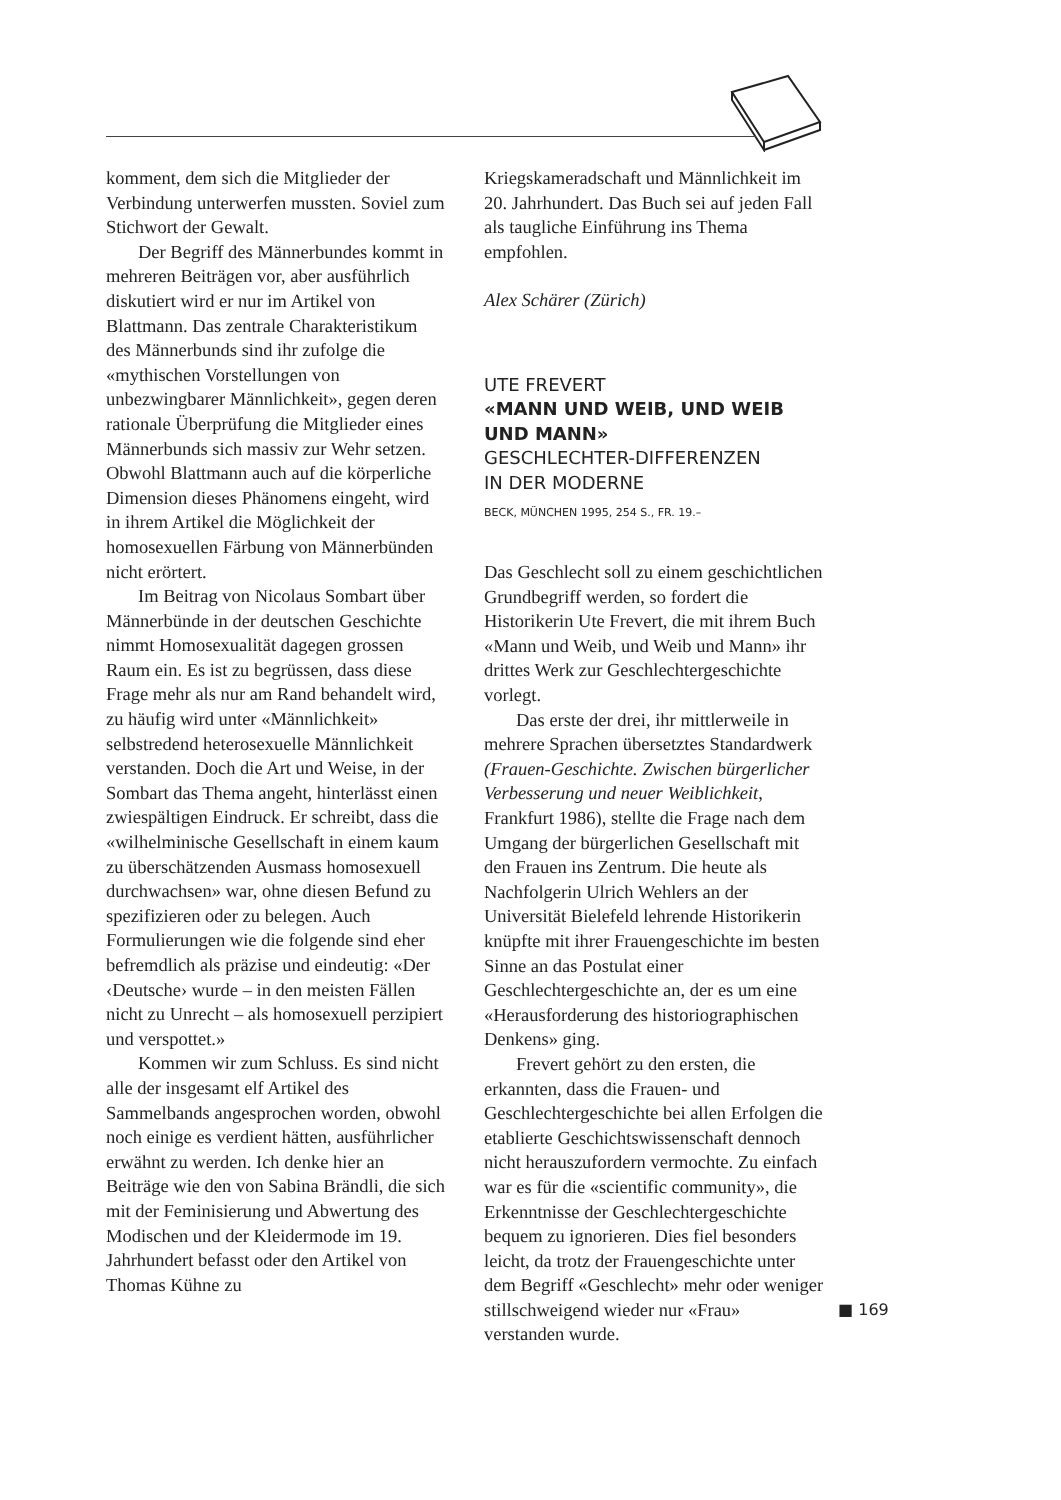komment, dem sich die Mitglieder der Verbindung unterwerfen mussten. Soviel zum Stichwort der Gewalt.
Der Begriff des Männerbundes kommt in mehreren Beiträgen vor, aber ausführlich diskutiert wird er nur im Artikel von Blattmann. Das zentrale Charakteristikum des Männerbunds sind ihr zufolge die «mythischen Vorstellungen von unbezwingbarer Männlichkeit», gegen deren rationale Überprüfung die Mitglieder eines Männerbunds sich massiv zur Wehr setzen. Obwohl Blattmann auch auf die körperliche Dimension dieses Phänomens eingeht, wird in ihrem Artikel die Möglichkeit der homosexuellen Färbung von Männerbünden nicht erörtert.
Im Beitrag von Nicolaus Sombart über Männerbünde in der deutschen Geschichte nimmt Homosexualität dagegen grossen Raum ein. Es ist zu begrüssen, dass diese Frage mehr als nur am Rand behandelt wird, zu häufig wird unter «Männlichkeit» selbstredend heterosexuelle Männlichkeit verstanden. Doch die Art und Weise, in der Sombart das Thema angeht, hinterlässt einen zwiespältigen Eindruck. Er schreibt, dass die «wilhelminische Gesellschaft in einem kaum zu überschätzenden Ausmass homosexuell durchwachsen» war, ohne diesen Befund zu spezifizieren oder zu belegen. Auch Formulierungen wie die folgende sind eher befremdlich als präzise und eindeutig: «Der ‹Deutsche› wurde – in den meisten Fällen nicht zu Unrecht – als homosexuell perzipiert und verspottet.»
Kommen wir zum Schluss. Es sind nicht alle der insgesamt elf Artikel des Sammelbands angesprochen worden, obwohl noch einige es verdient hätten, ausführlicher erwähnt zu werden. Ich denke hier an Beiträge wie den von Sabina Brändli, die sich mit der Feminisierung und Abwertung des Modischen und der Kleidermode im 19. Jahrhundert befasst oder den Artikel von Thomas Kühne zu
Kriegskameradschaft und Männlichkeit im 20. Jahrhundert. Das Buch sei auf jeden Fall als taugliche Einführung ins Thema empfohlen.
Alex Schärer (Zürich)
UTE FREVERT
«MANN UND WEIB, UND WEIB UND MANN»
GESCHLECHTER-DIFFERENZEN
IN DER MODERNE
BECK, MÜNCHEN 1995, 254 S., FR. 19.–
Das Geschlecht soll zu einem geschichtlichen Grundbegriff werden, so fordert die Historikerin Ute Frevert, die mit ihrem Buch «Mann und Weib, und Weib und Mann» ihr drittes Werk zur Geschlechtergeschichte vorlegt.
Das erste der drei, ihr mittlerweile in mehrere Sprachen übersetztes Standardwerk (Frauen-Geschichte. Zwischen bürgerlicher Verbesserung und neuer Weiblichkeit, Frankfurt 1986), stellte die Frage nach dem Umgang der bürgerlichen Gesellschaft mit den Frauen ins Zentrum. Die heute als Nachfolgerin Ulrich Wehlers an der Universität Bielefeld lehrende Historikerin knüpfte mit ihrer Frauengeschichte im besten Sinne an das Postulat einer Geschlechtergeschichte an, der es um eine «Herausforderung des historiographischen Denkens» ging.
Frevert gehört zu den ersten, die erkannten, dass die Frauen- und Geschlechtergeschichte bei allen Erfolgen die etablierte Geschichtswissenschaft dennoch nicht herauszufordern vermochte. Zu einfach war es für die «scientific community», die Erkenntnisse der Geschlechtergeschichte bequem zu ignorieren. Dies fiel besonders leicht, da trotz der Frauengeschichte unter dem Begriff «Geschlecht» mehr oder weniger stillschweigend wieder nur «Frau» verstanden wurde.
■ 169